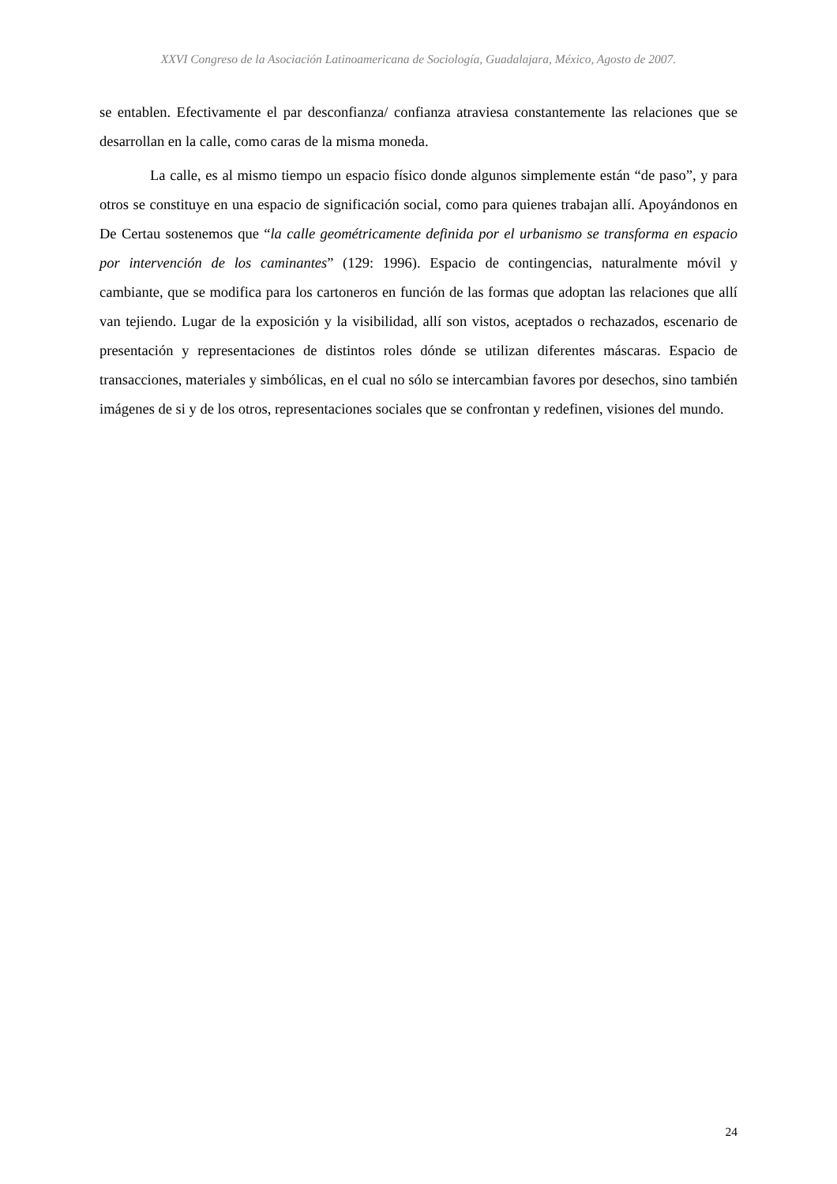XXVI Congreso de la Asociación Latinoamericana de Sociología, Guadalajara, México, Agosto de 2007.
se entablen. Efectivamente el par desconfianza/ confianza atraviesa constantemente las relaciones que se desarrollan en la calle, como caras de la misma moneda.
La calle, es al mismo tiempo un espacio físico donde algunos simplemente están “de paso”, y para otros se constituye en una espacio de significación social, como para quienes trabajan allí. Apoyándonos en De Certau sostenemos que “la calle geométricamente definida por el urbanismo se transforma en espacio por intervención de los caminantes” (129: 1996). Espacio de contingencias, naturalmente móvil y cambiante, que se modifica para los cartoneros en función de las formas que adoptan las relaciones que allí van tejiendo. Lugar de la exposición y la visibilidad, allí son vistos, aceptados o rechazados, escenario de presentación y representaciones de distintos roles dónde se utilizan diferentes máscaras. Espacio de transacciones, materiales y simbólicas, en el cual no sólo se intercambian favores por desechos, sino también imágenes de si y de los otros, representaciones sociales que se confrontan y redefinen, visiones del mundo.
24